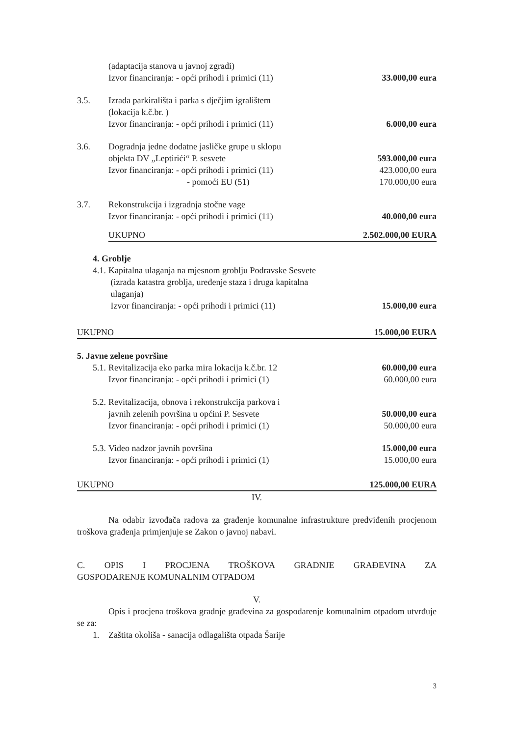(adaptacija stanova u javnoj zgradi)
Izvor financiranja: - opći prihodi i primici (11) 33.000,00 eura
3.5. Izrada parkirališta i parka s dječjim igralištem
(lokacija k.č.br. )
Izvor financiranja: - opći prihodi i primici (11) 6.000,00 eura
3.6. Dogradnja jedne dodatne jasličke grupe u sklopu
objekta DV „Leptirići“ P. sesvete 593.000,00 eura
Izvor financiranja: - opći prihodi i primici (11) 423.000,00 eura
- pomoći EU (51) 170.000,00 eura
3.7. Rekonstrukcija i izgradnja stočne vage
Izvor financiranja: - opći prihodi i primici (11) 40.000,00 eura
UKUPNO 2.502.000,00 EURA
4. Groblje
4.1. Kapitalna ulaganja na mjesnom groblju Podravske Sesvete
(izrada katastra groblja, uređenje staza i druga kapitalna
ulaganja)
Izvor financiranja: - opći prihodi i primici (11) 15.000,00 eura
UKUPNO 15.000,00 EURA
5. Javne zelene površine
5.1. Revitalizacija eko parka mira lokacija k.č.br. 12 60.000,00 eura
Izvor financiranja: - opći prihodi i primici (1) 60.000,00 eura
5.2. Revitalizacija, obnova i rekonstrukcija parkova i
javnih zelenih površina u općini P. Sesvete 50.000,00 eura
Izvor financiranja: - opći prihodi i primici (1) 50.000,00 eura
5.3. Video nadzor javnih površina 15.000,00 eura
Izvor financiranja: - opći prihodi i primici (1) 15.000,00 eura
UKUPNO 125.000,00 EURA
IV.
Na odabir izvođača radova za građenje komunalne infrastrukture predviđenih procjenom troškova građenja primjenjuje se Zakon o javnoj nabavi.
C. OPIS I PROCJENA TROŠKOVA GRADNJE GRAĐEVINA ZA
GOSPODARENJE KOMUNALNIM OTPADOM
V.
Opis i procjena troškova gradnje građevina za gospodarenje komunalnim otpadom utvrđuje se za:
1. Zaštita okoliša - sanacija odlagališta otpada Šarije
3